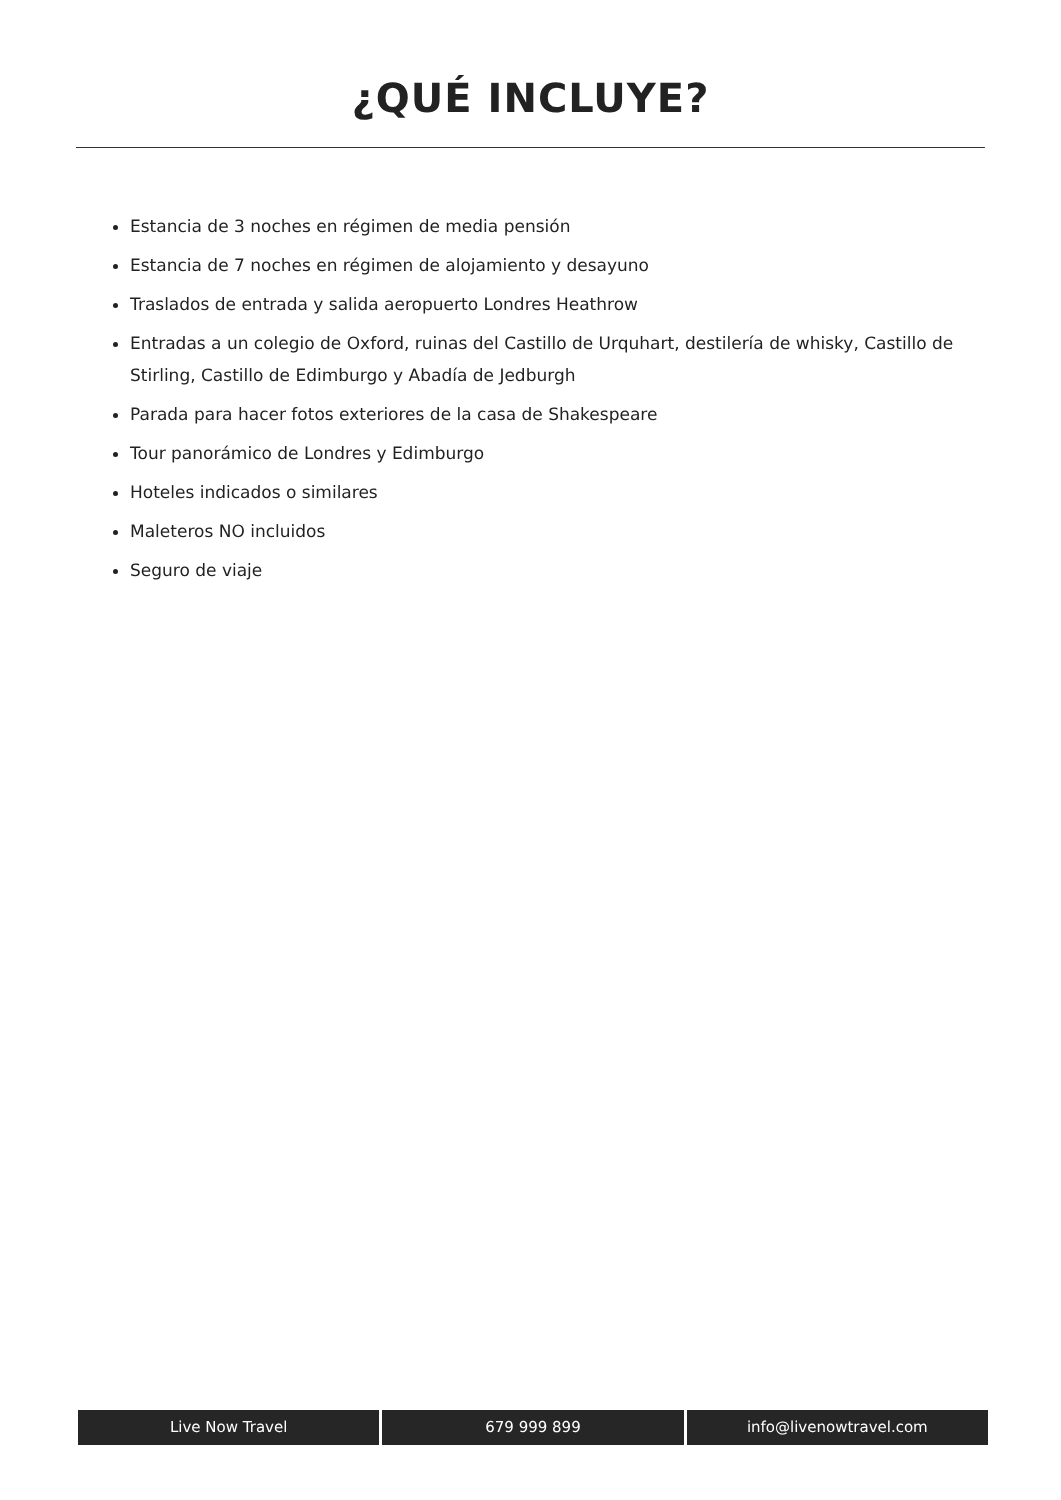¿QUÉ INCLUYE?
Estancia de 3 noches en régimen de media pensión
Estancia de 7 noches en régimen de alojamiento y desayuno
Traslados de entrada y salida aeropuerto Londres Heathrow
Entradas a un colegio de Oxford, ruinas del Castillo de Urquhart, destilería de whisky, Castillo de Stirling, Castillo de Edimburgo y Abadía de Jedburgh
Parada para hacer fotos exteriores de la casa de Shakespeare
Tour panorámico de Londres y Edimburgo
Hoteles indicados o similares
Maleteros NO incluidos
Seguro de viaje
Live Now Travel 679 999 899 info@livenowtravel.com